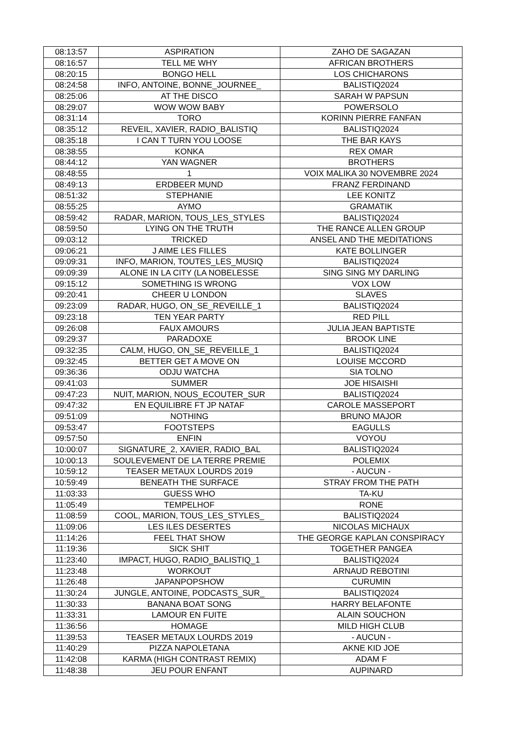| 08:13:57 | ASPIRATION | ZAHO DE SAGAZAN |
| 08:16:57 | TELL ME WHY | AFRICAN BROTHERS |
| 08:20:15 | BONGO HELL | LOS CHICHARONS |
| 08:24:58 | INFO, ANTOINE, BONNE_JOURNEE_ | BALISTIQ2024 |
| 08:25:06 | AT THE DISCO | SARAH W PAPSUN |
| 08:29:07 | WOW WOW BABY | POWERSOLO |
| 08:31:14 | TORO | KORINN PIERRE FANFAN |
| 08:35:12 | REVEIL, XAVIER, RADIO_BALISTIQ | BALISTIQ2024 |
| 08:35:18 | I CAN T TURN YOU LOOSE | THE BAR KAYS |
| 08:38:55 | KONKA | REX OMAR |
| 08:44:12 | YAN WAGNER | BROTHERS |
| 08:48:55 | 1 | VOIX MALIKA 30 NOVEMBRE 2024 |
| 08:49:13 | ERDBEER MUND | FRANZ FERDINAND |
| 08:51:32 | STEPHANIE | LEE KONITZ |
| 08:55:25 | AYMO | GRAMATIK |
| 08:59:42 | RADAR, MARION, TOUS_LES_STYLES | BALISTIQ2024 |
| 08:59:50 | LYING ON THE TRUTH | THE RANCE ALLEN GROUP |
| 09:03:12 | TRICKED | ANSEL AND THE MEDITATIONS |
| 09:06:21 | J AIME LES FILLES | KATE BOLLINGER |
| 09:09:31 | INFO, MARION, TOUTES_LES_MUSIQ | BALISTIQ2024 |
| 09:09:39 | ALONE IN LA CITY (LA NOBELESSE | SING SING MY DARLING |
| 09:15:12 | SOMETHING IS WRONG | VOX LOW |
| 09:20:41 | CHEER U LONDON | SLAVES |
| 09:23:09 | RADAR, HUGO, ON_SE_REVEILLE_1 | BALISTIQ2024 |
| 09:23:18 | TEN YEAR PARTY | RED PILL |
| 09:26:08 | FAUX AMOURS | JULIA JEAN BAPTISTE |
| 09:29:37 | PARADOXE | BROOK LINE |
| 09:32:35 | CALM, HUGO, ON_SE_REVEILLE_1 | BALISTIQ2024 |
| 09:32:45 | BETTER GET A MOVE ON | LOUISE MCCORD |
| 09:36:36 | ODJU WATCHA | SIA TOLNO |
| 09:41:03 | SUMMER | JOE HISAISHI |
| 09:47:23 | NUIT, MARION, NOUS_ECOUTER_SUR | BALISTIQ2024 |
| 09:47:32 | EN EQUILIBRE FT JP NATAF | CAROLE MASSEPORT |
| 09:51:09 | NOTHING | BRUNO MAJOR |
| 09:53:47 | FOOTSTEPS | EAGULLS |
| 09:57:50 | ENFIN | VOYOU |
| 10:00:07 | SIGNATURE_2, XAVIER, RADIO_BAL | BALISTIQ2024 |
| 10:00:13 | SOULEVEMENT DE LA TERRE PREMIE | POLEMIX |
| 10:59:12 | TEASER METAUX LOURDS 2019 | - AUCUN - |
| 10:59:49 | BENEATH THE SURFACE | STRAY FROM THE PATH |
| 11:03:33 | GUESS WHO | TA-KU |
| 11:05:49 | TEMPELHOF | RONE |
| 11:08:59 | COOL, MARION, TOUS_LES_STYLES_ | BALISTIQ2024 |
| 11:09:06 | LES ILES DESERTES | NICOLAS MICHAUX |
| 11:14:26 | FEEL THAT SHOW | THE GEORGE KAPLAN CONSPIRACY |
| 11:19:36 | SICK SHIT | TOGETHER PANGEA |
| 11:23:40 | IMPACT, HUGO, RADIO_BALISTIQ_1 | BALISTIQ2024 |
| 11:23:48 | WORKOUT | ARNAUD REBOTINI |
| 11:26:48 | JAPANPOPSHOW | CURUMIN |
| 11:30:24 | JUNGLE, ANTOINE, PODCASTS_SUR_ | BALISTIQ2024 |
| 11:30:33 | BANANA BOAT SONG | HARRY BELAFONTE |
| 11:33:31 | LAMOUR EN FUITE | ALAIN SOUCHON |
| 11:36:56 | HOMAGE | MILD HIGH CLUB |
| 11:39:53 | TEASER METAUX LOURDS 2019 | - AUCUN - |
| 11:40:29 | PIZZA NAPOLETANA | AKNE KID JOE |
| 11:42:08 | KARMA (HIGH CONTRAST REMIX) | ADAM F |
| 11:48:38 | JEU POUR ENFANT | AUPINARD |